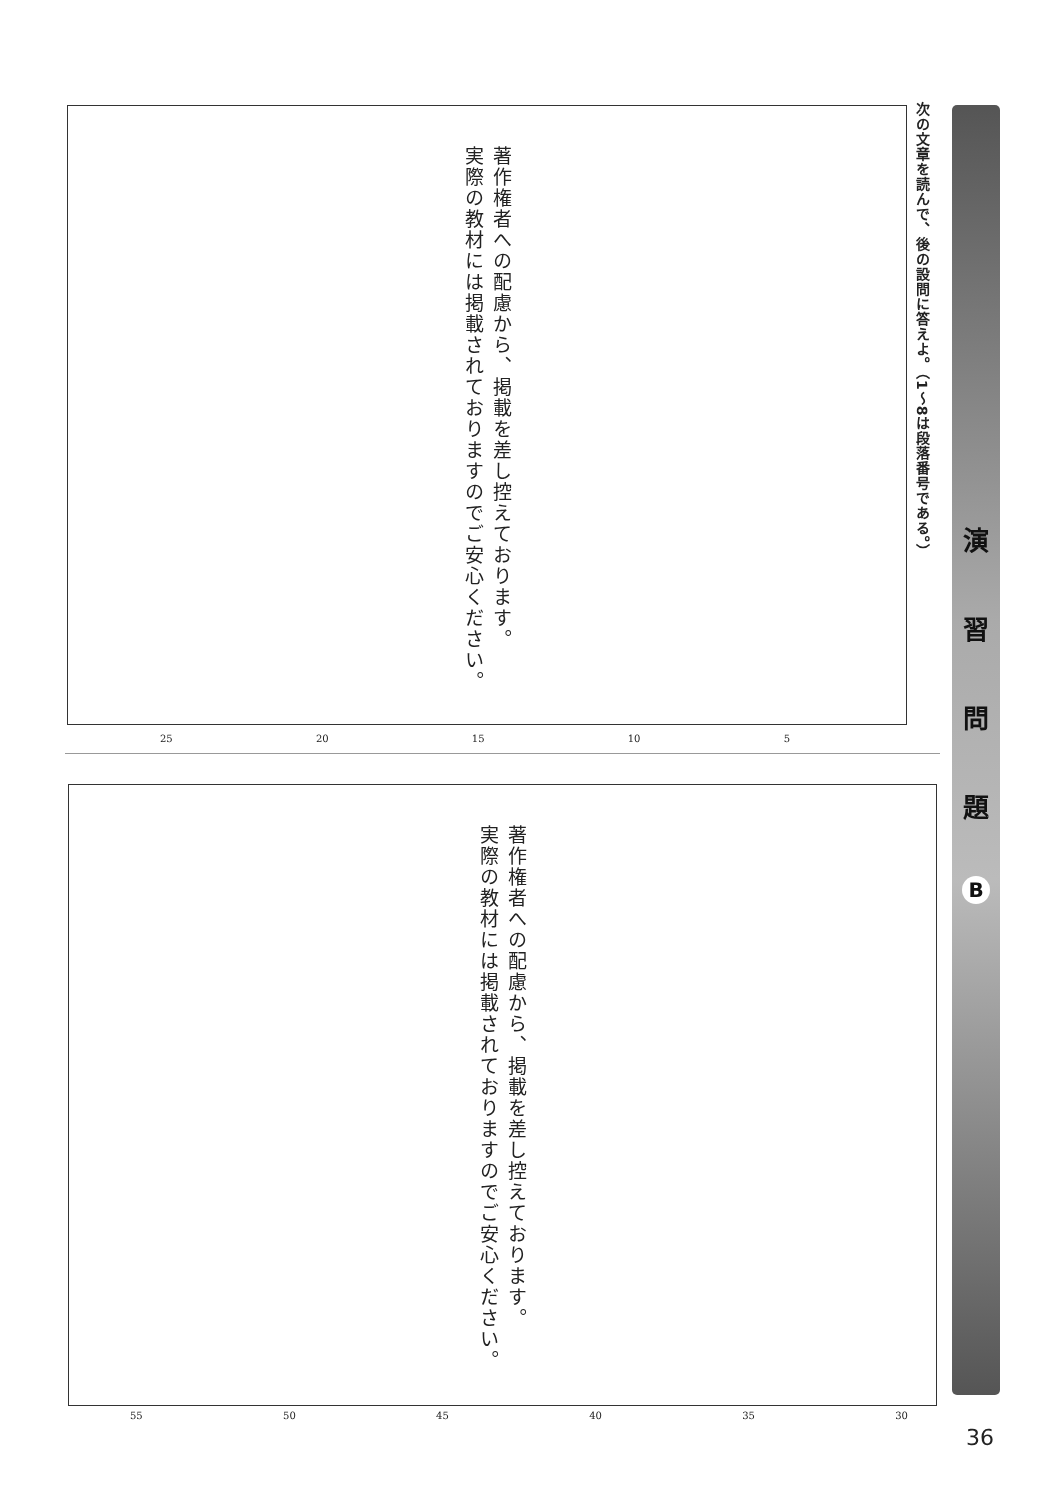次の文章を読んで、後の設問に答えよ。（1〜8は段落番号である。）
演習問題
B
著作権者への配慮から、掲載を差し控えております。
実際の教材には掲載されておりますのでご安心ください。
25 20 15 10 5
著作権者への配慮から、掲載を差し控えております。
実際の教材には掲載されておりますのでご安心ください。
55 50 45 40 35 30
36